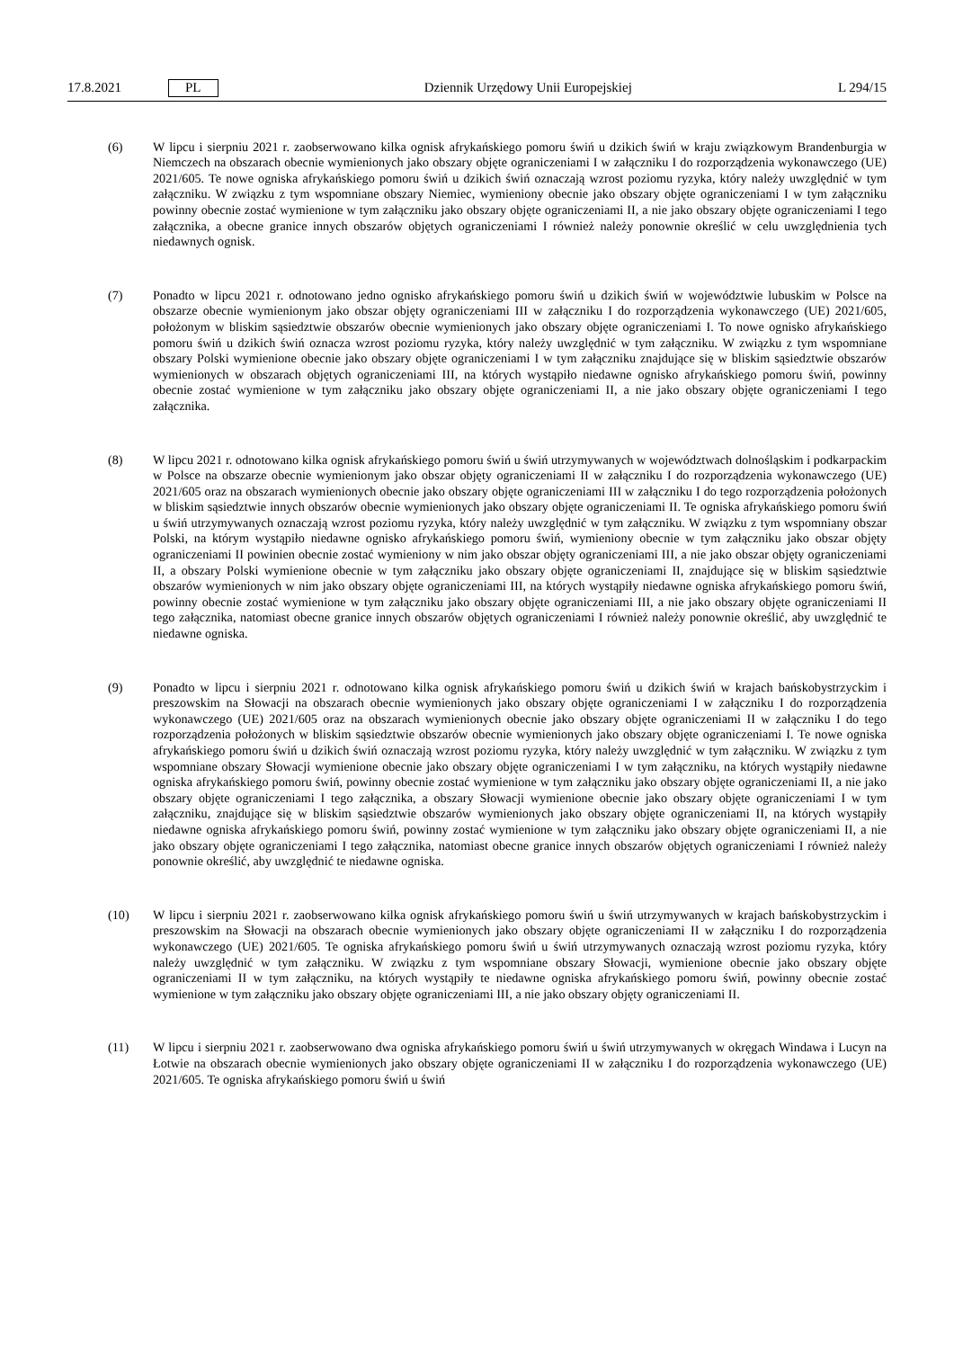17.8.2021 PL Dziennik Urzędowy Unii Europejskiej L 294/15
(6) W lipcu i sierpniu 2021 r. zaobserwowano kilka ognisk afrykańskiego pomoru świń u dzikich świń w kraju związkowym Brandenburgia w Niemczech na obszarach obecnie wymienionych jako obszary objęte ograniczeniami I w załączniku I do rozporządzenia wykonawczego (UE) 2021/605. Te nowe ogniska afrykańskiego pomoru świń u dzikich świń oznaczają wzrost poziomu ryzyka, który należy uwzględnić w tym załączniku. W związku z tym wspomniane obszary Niemiec, wymieniony obecnie jako obszary objęte ograniczeniami I w tym załączniku powinny obecnie zostać wymienione w tym załączniku jako obszary objęte ograniczeniami II, a nie jako obszary objęte ograniczeniami I tego załącznika, a obecne granice innych obszarów objętych ograniczeniami I również należy ponownie określić w celu uwzględnienia tych niedawnych ognisk.
(7) Ponadto w lipcu 2021 r. odnotowano jedno ognisko afrykańskiego pomoru świń u dzikich świń w województwie lubuskim w Polsce na obszarze obecnie wymienionym jako obszar objęty ograniczeniami III w załączniku I do rozporządzenia wykonawczego (UE) 2021/605, położonym w bliskim sąsiedztwie obszarów obecnie wymienionych jako obszary objęte ograniczeniami I. To nowe ognisko afrykańskiego pomoru świń u dzikich świń oznacza wzrost poziomu ryzyka, który należy uwzględnić w tym załączniku. W związku z tym wspomniane obszary Polski wymienione obecnie jako obszary objęte ograniczeniami I w tym załączniku znajdujące się w bliskim sąsiedztwie obszarów wymienionych w obszarach objętych ograniczeniami III, na których wystąpiło niedawne ognisko afrykańskiego pomoru świń, powinny obecnie zostać wymienione w tym załączniku jako obszary objęte ograniczeniami II, a nie jako obszary objęte ograniczeniami I tego załącznika.
(8) W lipcu 2021 r. odnotowano kilka ognisk afrykańskiego pomoru świń u świń utrzymywanych w województwach dolnośląskim i podkarpackim w Polsce na obszarze obecnie wymienionym jako obszar objęty ograniczeniami II w załączniku I do rozporządzenia wykonawczego (UE) 2021/605 oraz na obszarach wymienionych obecnie jako obszary objęte ograniczeniami III w załączniku I do tego rozporządzenia położonych w bliskim sąsiedztwie innych obszarów obecnie wymienionych jako obszary objęte ograniczeniami II. Te ogniska afrykańskiego pomoru świń u świń utrzymywanych oznaczają wzrost poziomu ryzyka, który należy uwzględnić w tym załączniku. W związku z tym wspomniany obszar Polski, na którym wystąpiło niedawne ognisko afrykańskiego pomoru świń, wymieniony obecnie w tym załączniku jako obszar objęty ograniczeniami II powinien obecnie zostać wymieniony w nim jako obszar objęty ograniczeniami III, a nie jako obszar objęty ograniczeniami II, a obszary Polski wymienione obecnie w tym załączniku jako obszary objęte ograniczeniami II, znajdujące się w bliskim sąsiedztwie obszarów wymienionych w nim jako obszary objęte ograniczeniami III, na których wystąpiły niedawne ogniska afrykańskiego pomoru świń, powinny obecnie zostać wymienione w tym załączniku jako obszary objęte ograniczeniami III, a nie jako obszary objęte ograniczeniami II tego załącznika, natomiast obecne granice innych obszarów objętych ograniczeniami I również należy ponownie określić, aby uwzględnić te niedawne ogniska.
(9) Ponadto w lipcu i sierpniu 2021 r. odnotowano kilka ognisk afrykańskiego pomoru świń u dzikich świń w krajach bańskobystrzyckim i preszowskim na Słowacji na obszarach obecnie wymienionych jako obszary objęte ograniczeniami I w załączniku I do rozporządzenia wykonawczego (UE) 2021/605 oraz na obszarach wymienionych obecnie jako obszary objęte ograniczeniami II w załączniku I do tego rozporządzenia położonych w bliskim sąsiedztwie obszarów obecnie wymienionych jako obszary objęte ograniczeniami I. Te nowe ogniska afrykańskiego pomoru świń u dzikich świń oznaczają wzrost poziomu ryzyka, który należy uwzględnić w tym załączniku. W związku z tym wspomniane obszary Słowacji wymienione obecnie jako obszary objęte ograniczeniami I w tym załączniku, na których wystąpiły niedawne ogniska afrykańskiego pomoru świń, powinny obecnie zostać wymienione w tym załączniku jako obszary objęte ograniczeniami II, a nie jako obszary objęte ograniczeniami I tego załącznika, a obszary Słowacji wymienione obecnie jako obszary objęte ograniczeniami I w tym załączniku, znajdujące się w bliskim sąsiedztwie obszarów wymienionych jako obszary objęte ograniczeniami II, na których wystąpiły niedawne ogniska afrykańskiego pomoru świń, powinny zostać wymienione w tym załączniku jako obszary objęte ograniczeniami II, a nie jako obszary objęte ograniczeniami I tego załącznika, natomiast obecne granice innych obszarów objętych ograniczeniami I również należy ponownie określić, aby uwzględnić te niedawne ogniska.
(10) W lipcu i sierpniu 2021 r. zaobserwowano kilka ognisk afrykańskiego pomoru świń u świń utrzymywanych w krajach bańskobystrzyckim i preszowskim na Słowacji na obszarach obecnie wymienionych jako obszary objęte ograniczeniami II w załączniku I do rozporządzenia wykonawczego (UE) 2021/605. Te ogniska afrykańskiego pomoru świń u świń utrzymywanych oznaczają wzrost poziomu ryzyka, który należy uwzględnić w tym załączniku. W związku z tym wspomniane obszary Słowacji, wymienione obecnie jako obszary objęte ograniczeniami II w tym załączniku, na których wystąpiły te niedawne ogniska afrykańskiego pomoru świń, powinny obecnie zostać wymienione w tym załączniku jako obszary objęte ograniczeniami III, a nie jako obszary objęty ograniczeniami II.
(11) W lipcu i sierpniu 2021 r. zaobserwowano dwa ogniska afrykańskiego pomoru świń u świń utrzymywanych w okręgach Windawa i Lucyn na Łotwie na obszarach obecnie wymienionych jako obszary objęte ograniczeniami II w załączniku I do rozporządzenia wykonawczego (UE) 2021/605. Te ogniska afrykańskiego pomoru świń u świń